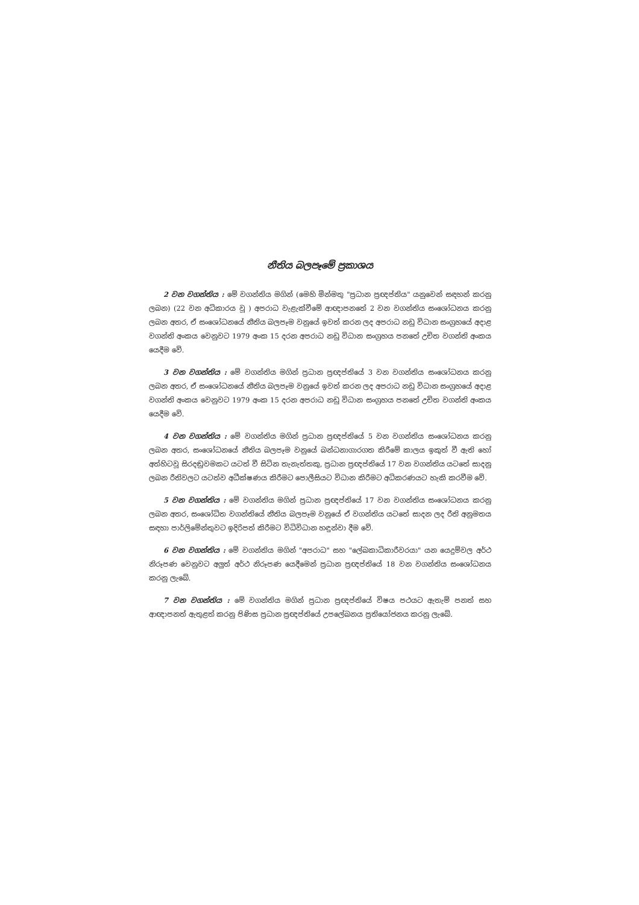නීතිය බලපෑමේ ප්‍රකාශය
2 වන වගන්තිය : මේ වගන්තිය මගින් (මෙහි මින්මතු "ප්‍රධාන ප්‍රඥප්තිය" යනුවෙන් සඳහන් කරනු ලබන) (22 වන අධිකාරය වූ ) අපරාධ වැළැක්වීමේ ආඥාපනතේ 2 වන වගන්තිය සංශෝධනය කරනු ලබන අතර, ඒ සංශෝධනයේ නීතිය බලපෑම වනුයේ ඉවත් කරන ලද අපරාධ නඩු විධාන සංග්‍රහයේ අදාළ වගන්ති අංකය වෙනුවට 1979 අංක 15 දරන අපරාධ නඩු විධාන සංග්‍රහය පනතේ උචිත වගන්ති අංකය යෙදීම වේ.
3 වන වගන්තිය : මේ වගන්තිය මගින් ප්‍රධාන ප්‍රඥප්තියේ 3 වන වගන්තිය සංශෝධනය කරනු ලබන අතර, ඒ සංශෝධනයේ නීතිය බලපෑම වනුයේ ඉවත් කරන ලද අපරාධ නඩු විධාන සංග්‍රහයේ අදාළ වගන්ති අංකය වෙනුවට 1979 අංක 15 දරන අපරාධ නඩු විධාන සංග්‍රහය පනතේ උචිත වගන්ති අංකය යෙදීම වේ.
4 වන වගන්තිය : මේ වගන්තිය මගින් ප්‍රධාන ප්‍රඥප්තියේ 5 වන වගන්තිය සංශෝධනය කරනු ලබන අතර, සංශෝධනයේ නීතිය බලපෑම වනුයේ බන්ධනාගාරගත කිරීමේ කාලය ඉකුත් වී ඇති හෝ අත්හිටවූ සිරදඬුවමකට යටත් වී සිටින තැනැත්තකු, ප්‍රධාන ප්‍රඥප්තියේ 17 වන වගන්තිය යටතේ සාදනු ලබන රීතිවලට යටත්ව අධීක්ෂණය කිරීමට පොලීසියට විධාන කිරීමට අධිකරණයට හැකි කරවීම වේ.
5 වන වගන්තිය : මේ වගන්තිය මගින් ප්‍රධාන ප්‍රඥප්තියේ 17 වන වගන්තිය සංශෝධනය කරනු ලබන අතර, සංශෝධිත වගන්තියේ නීතිය බලපෑම වනුයේ ඒ වගන්තිය යටතේ සාදන ලද රීති අනුමතය සඳහා පාර්ලිමේන්තුවට ඉදිරිපත් කිරීමට විධිවිධාන හඳුන්වා දීම වේ.
6 වන වගන්තිය : මේ වගන්තිය මගින් "අපරාධ" සහ "ලේඛකාධිකාරීවරයා" යන යෙදුම්වල අර්ථ නිරූපණ වෙනුවට අලුත් අර්ථ නිරූපණ යෙදීමෙන් ප්‍රධාන ප්‍රඥප්තියේ 18 වන වගන්තිය සංශෝධනය කරනු ලැබේ.
7 වන වගන්තිය : මේ වගන්තිය මගින් ප්‍රධාන ප්‍රඥප්තියේ විෂය පථයට ඇතැම් පනත් සහ ආඥාපනත් ඇතුළත් කරනු පිණිස ප්‍රධාන ප්‍රඥප්තියේ උපලේඛනය ප්‍රතියෝජනය කරනු ලැබේ.